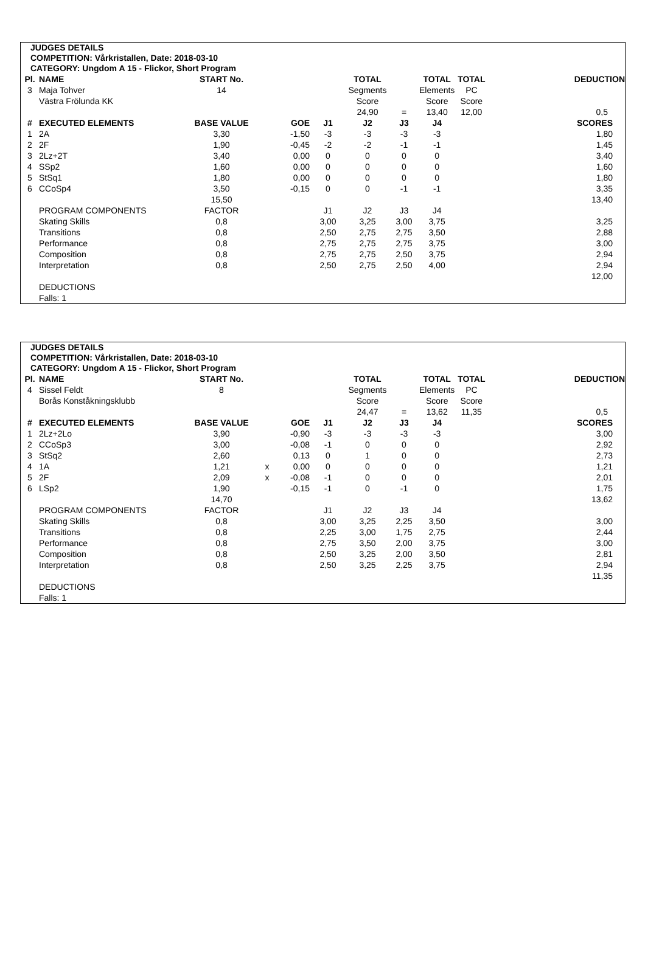JUDGES DETAILS
COMPETITION: Vårkristallen, Date: 2018-03-10
CATEGORY: Ungdom A 15 - Flickor, Short Program
| Pl. | NAME | START No. | | | | TOTAL | | TOTAL | TOTAL | | DEDUCTION |
| 3 | Maja Tohver | 14 | | | | Segments | | Elements | PC | | |
| | Västra Frölunda KK | | | | | Score | | Score | Score | | |
| | | | | | | 24,90 | = | 13,40 | 12,00 | | 0,5 |
| # | EXECUTED ELEMENTS | BASE VALUE | | GOE | J1 | J2 | J3 | J4 | | | SCORES |
| 1 | 2A | 3,30 | | -1,50 | -3 | -3 | -3 | -3 | | | 1,80 |
| 2 | 2F | 1,90 | | -0,45 | -2 | -2 | -1 | -1 | | | 1,45 |
| 3 | 2Lz+2T | 3,40 | | 0,00 | 0 | 0 | 0 | 0 | | | 3,40 |
| 4 | SSp2 | 1,60 | | 0,00 | 0 | 0 | 0 | 0 | | | 1,60 |
| 5 | StSq1 | 1,80 | | 0,00 | 0 | 0 | 0 | 0 | | | 1,80 |
| 6 | CCoSp4 | 3,50 | | -0,15 | 0 | 0 | -1 | -1 | | | 3,35 |
| | | 15,50 | | | | | | | | | 13,40 |
| | PROGRAM COMPONENTS | FACTOR | | | J1 | J2 | J3 | J4 | | | |
| | Skating Skills | 0,8 | | | 3,00 | 3,25 | 3,00 | 3,75 | | | 3,25 |
| | Transitions | 0,8 | | | 2,50 | 2,75 | 2,75 | 3,50 | | | 2,88 |
| | Performance | 0,8 | | | 2,75 | 2,75 | 2,75 | 3,75 | | | 3,00 |
| | Composition | 0,8 | | | 2,75 | 2,75 | 2,50 | 3,75 | | | 2,94 |
| | Interpretation | 0,8 | | | 2,50 | 2,75 | 2,50 | 4,00 | | | 2,94 |
| | | | | | | | | | | | 12,00 |
| | DEDUCTIONS | | | | | | | | | | |
| | Falls: 1 | | | | | | | | | | |
JUDGES DETAILS
COMPETITION: Vårkristallen, Date: 2018-03-10
CATEGORY: Ungdom A 15 - Flickor, Short Program
| Pl. | NAME | START No. | | | | TOTAL | | TOTAL | TOTAL | | DEDUCTION |
| 4 | Sissel Feldt | 8 | | | | Segments | | Elements | PC | | |
| | Borås Konståkningsklubb | | | | | Score | | Score | Score | | |
| | | | | | | 24,47 | = | 13,62 | 11,35 | | 0,5 |
| # | EXECUTED ELEMENTS | BASE VALUE | | GOE | J1 | J2 | J3 | J4 | | | SCORES |
| 1 | 2Lz+2Lo | 3,90 | | -0,90 | -3 | -3 | -3 | -3 | | | 3,00 |
| 2 | CCoSp3 | 3,00 | | -0,08 | -1 | 0 | 0 | 0 | | | 2,92 |
| 3 | StSq2 | 2,60 | | 0,13 | 0 | 1 | 0 | 0 | | | 2,73 |
| 4 | 1A | 1,21 | x | 0,00 | 0 | 0 | 0 | 0 | | | 1,21 |
| 5 | 2F | 2,09 | x | -0,08 | -1 | 0 | 0 | 0 | | | 2,01 |
| 6 | LSp2 | 1,90 | | -0,15 | -1 | 0 | -1 | 0 | | | 1,75 |
| | | 14,70 | | | | | | | | | 13,62 |
| | PROGRAM COMPONENTS | FACTOR | | | J1 | J2 | J3 | J4 | | | |
| | Skating Skills | 0,8 | | | 3,00 | 3,25 | 2,25 | 3,50 | | | 3,00 |
| | Transitions | 0,8 | | | 2,25 | 3,00 | 1,75 | 2,75 | | | 2,44 |
| | Performance | 0,8 | | | 2,75 | 3,50 | 2,00 | 3,75 | | | 3,00 |
| | Composition | 0,8 | | | 2,50 | 3,25 | 2,00 | 3,50 | | | 2,81 |
| | Interpretation | 0,8 | | | 2,50 | 3,25 | 2,25 | 3,75 | | | 2,94 |
| | | | | | | | | | | | 11,35 |
| | DEDUCTIONS | | | | | | | | | | |
| | Falls: 1 | | | | | | | | | | |